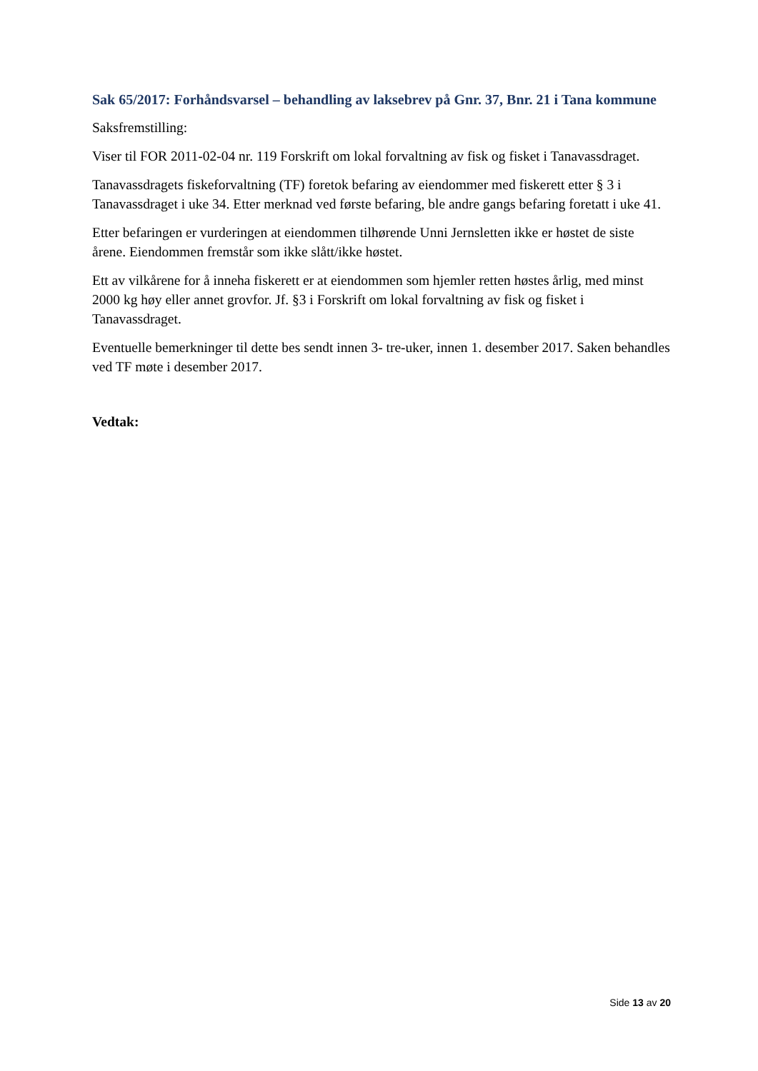Sak 65/2017: Forhåndsvarsel – behandling av laksebrev på Gnr. 37, Bnr. 21 i Tana kommune
Saksfremstilling:
Viser til FOR 2011-02-04 nr. 119 Forskrift om lokal forvaltning av fisk og fisket i Tanavassdraget.
Tanavassdragets fiskeforvaltning (TF) foretok befaring av eiendommer med fiskerett etter § 3 i Tanavassdraget i uke 34. Etter merknad ved første befaring, ble andre gangs befaring foretatt i uke 41.
Etter befaringen er vurderingen at eiendommen tilhørende Unni Jernsletten ikke er høstet de siste årene. Eiendommen fremstår som ikke slått/ikke høstet.
Ett av vilkårene for å inneha fiskerett er at eiendommen som hjemler retten høstes årlig, med minst 2000 kg høy eller annet grovfor. Jf. §3 i Forskrift om lokal forvaltning av fisk og fisket i Tanavassdraget.
Eventuelle bemerkninger til dette bes sendt innen 3- tre-uker, innen 1. desember 2017. Saken behandles ved TF møte i desember 2017.
Vedtak:
Side 13 av 20